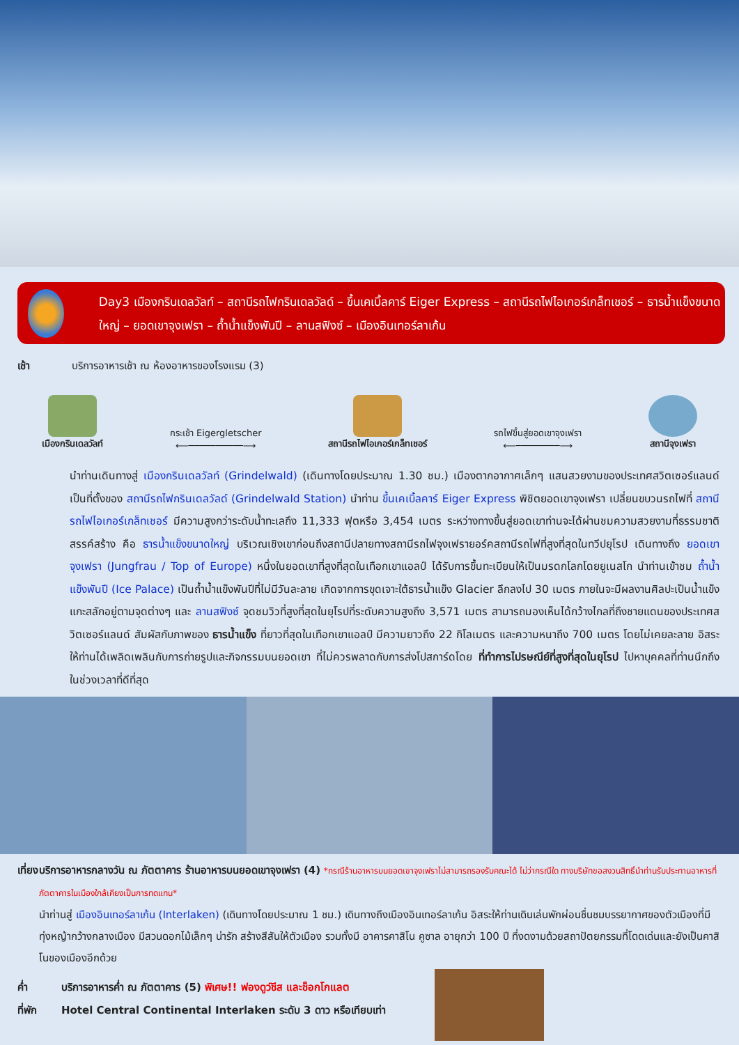Day3 เมืองกรินเดลวัลท์ – สถานีรถไฟกรินเดลวัลด์ – ขึ้นเคเบิ้ลคาร์ Eiger Express – สถานีรถไฟไอเกอร์เกล็ทเชอร์ – ธารน้ำแข็งขนาดใหญ่ – ยอดเขาจุงเฟรา – ถ้ำน้ำแข็งพันปี – ลานสฟิงซ์ – เมืองอินเทอร์ลาเก้น
เช้า บริการอาหารเช้า ณ ห้องอาหารของโรงแรม (3)
เมืองกรินเดลวัลท์
กระเช้า Eigergletscher
⟵──────────⟶
สถานีรถไฟไอเกอร์เกล็ทเชอร์
รถไฟขึ้นสู่ยอดเขาจุงเฟรา
⟵────────⟶
สถานีจุงเฟรา
นำท่านเดินทางสู่ เมืองกรินเดลวัลท์ (Grindelwald) (เดินทางโดยประมาณ 1.30 ชม.) เมืองตากอากาศเล็กๆ แสนสวยงามของประเทศสวิตเซอร์แลนด์ เป็นที่ตั้งของ สถานีรถไฟกรินเดลวัลด์ (Grindelwald Station) นำท่าน ขึ้นเคเบิ้ลคาร์ Eiger Express พิชิตยอดเขาจุงเฟรา เปลี่ยนขบวนรถไฟที่ สถานีรถไฟไอเกอร์เกล็ทเชอร์ มีความสูงกว่าระดับน้ำทะเลถึง 11,333 ฟุตหรือ 3,454 เมตร ระหว่างทางขึ้นสู่ยอดเขาท่านจะได้ผ่านชมความสวยงามที่ธรรมชาติสรรค์สร้าง คือ ธารน้ำแข็งขนาดใหญ่ บริเวณเชิงเขาก่อนถึงสถานีปลายทางสถานีรถไฟจุงเฟรายอร์คสถานีรถไฟที่สูงที่สุดในทวีปยุโรป เดินทางถึง ยอดเขาจุงเฟรา (Jungfrau / Top of Europe) หนึ่งในยอดเขาที่สูงที่สุดในเทือกเขาแอลป์ ได้รับการขึ้นทะเบียนให้เป็นมรดกโลกโดยยูเนสโก นำท่านเข้าชม ถ้ำน้ำแข็งพันปี (Ice Palace) เป็นถ้ำน้ำแข็งพันปีที่ไม่มีวันละลาย เกิดจากการขุดเจาะใต้ธารน้ำแข็ง Glacier ลึกลงไป 30 เมตร ภายในจะมีผลงานศิลปะเป็นน้ำแข็งแกะสลักอยู่ตามจุดต่างๆ และ ลานสฟิงซ์ จุดชมวิวที่สูงที่สุดในยุโรปที่ระดับความสูงถึง 3,571 เมตร สามารถมองเห็นได้กว้างไกลที่ถึงชายแดนของประเทศสวิตเซอร์แลนด์ สัมผัสกับภาพของ ธารน้ำแข็ง ที่ยาวที่สุดในเทือกเขาแอลป์ มีความยาวถึง 22 กิโลเมตร และความหนาถึง 700 เมตร โดยไม่เคยละลาย อิสระให้ท่านได้เพลิดเพลินกับการถ่ายรูปและกิจกรรมบนยอดเขา ที่ไม่ควรพลาดกับการส่งโปสการ์ดโดย ที่ทำการไปรษณีย์ที่สูงที่สุดในยุโรป ไปหาบุคคลที่ท่านนึกถึงในช่วงเวลาที่ดีที่สุด
เที่ยง บริการอาหารกลางวัน ณ ภัตตาคาร ร้านอาหารบนยอดเขาจุงเฟรา (4) *กรณีร้านอาหารบนยอดเขาจุงเฟราไม่สามารถรองรับคณะได้ ไม่ว่ากรณีใด ทางบริษัทขอสงวนสิทธิ์นำท่านรับประทานอาหารที่ภัตตาคารในเมืองใกล้เคียงเป็นการทดแทน*
นำท่านสู่ เมืองอินเทอร์ลาเก้น (Interlaken) (เดินทางโดยประมาณ 1 ชม.) เดินทางถึงเมืองอินเทอร์ลาเก้น อิสระให้ท่านเดินเล่นพักผ่อนชื่นชมบรรยากาศของตัวเมืองที่มีทุ่งหญ้ากว้างกลางเมือง มีสวนดอกไม้เล็กๆ น่ารัก สร้างสีสันให้ตัวเมือง รวมทั้งมี อาคารคาสิโน คูซาล อายุกว่า 100 ปี ที่งดงามด้วยสถาปัตยกรรมที่โดดเด่นและยังเป็นคาสิโนของเมืองอีกด้วย
ค่ำ บริการอาหารค่ำ ณ ภัตตาคาร (5) พิเศษ!! ฟองดูว์ชีส และช็อกโกแลต
ที่พัก Hotel Central Continental Interlaken ระดับ 3 ดาว หรือเทียบเท่า